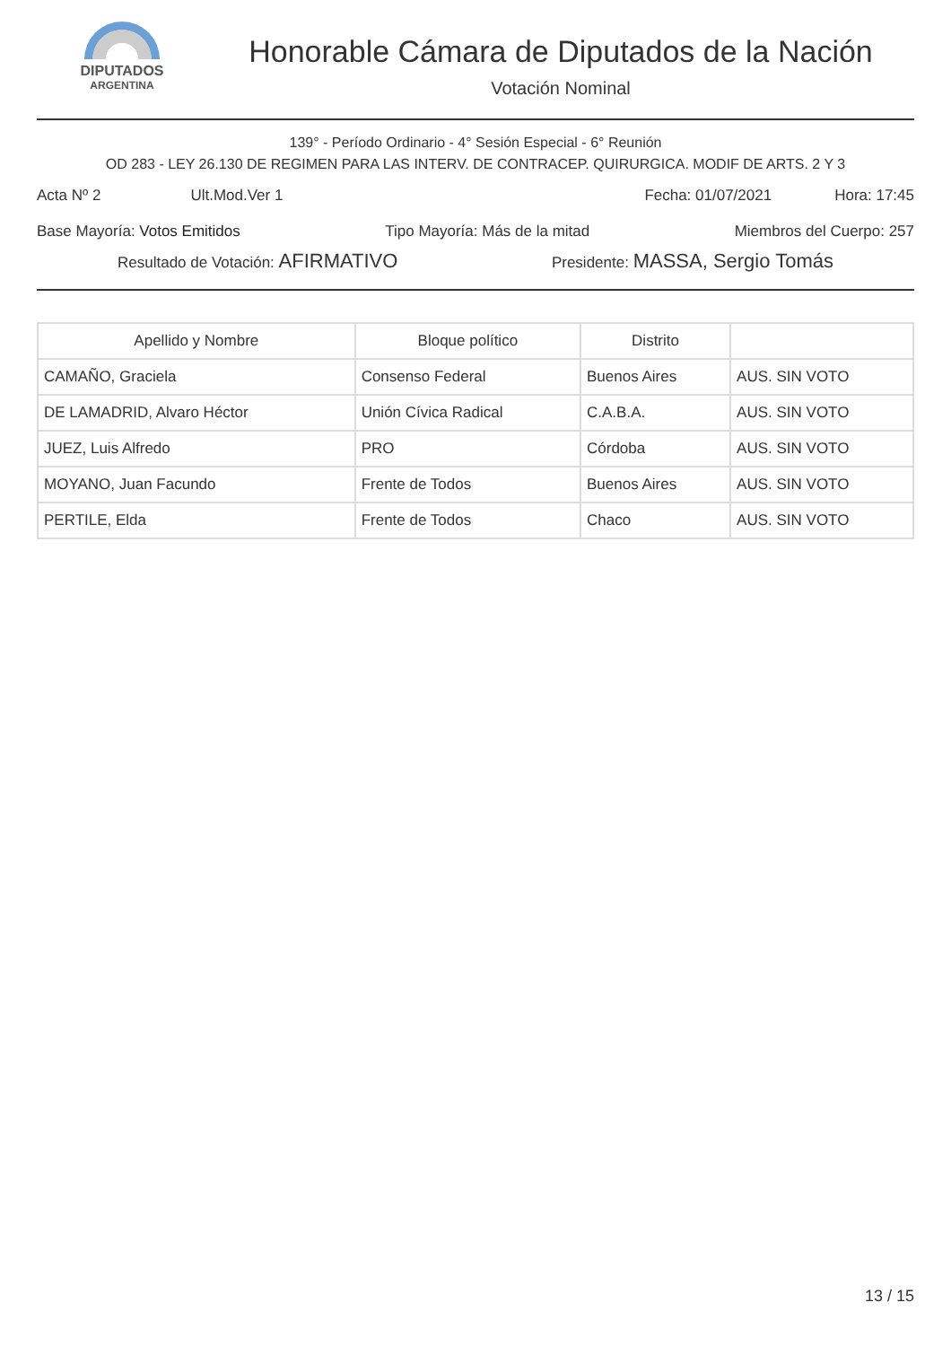DIPUTADOS
ARGENTINA
Honorable Cámara de Diputados de la Nación
Votación Nominal
139° - Período Ordinario - 4° Sesión Especial - 6° Reunión
OD 283 - LEY 26.130 DE REGIMEN PARA LAS INTERV. DE CONTRACEP. QUIRURGICA. MODIF DE ARTS. 2 Y 3
Acta Nº 2 Ult.Mod.Ver 1 Fecha: 01/07/2021 Hora: 17:45
Base Mayoría: Votos Emitidos Tipo Mayoría: Más de la mitad Miembros del Cuerpo: 257
Resultado de Votación: AFIRMATIVO Presidente: MASSA, Sergio Tomás
| Apellido y Nombre | Bloque político | Distrito | |
| --- | --- | --- | --- |
| CAMAÑO, Graciela | Consenso Federal | Buenos Aires | AUS. SIN VOTO |
| DE LAMADRID, Alvaro Héctor | Unión Cívica Radical | C.A.B.A. | AUS. SIN VOTO |
| JUEZ, Luis Alfredo | PRO | Córdoba | AUS. SIN VOTO |
| MOYANO, Juan Facundo | Frente de Todos | Buenos Aires | AUS. SIN VOTO |
| PERTILE, Elda | Frente de Todos | Chaco | AUS. SIN VOTO |
13 / 15